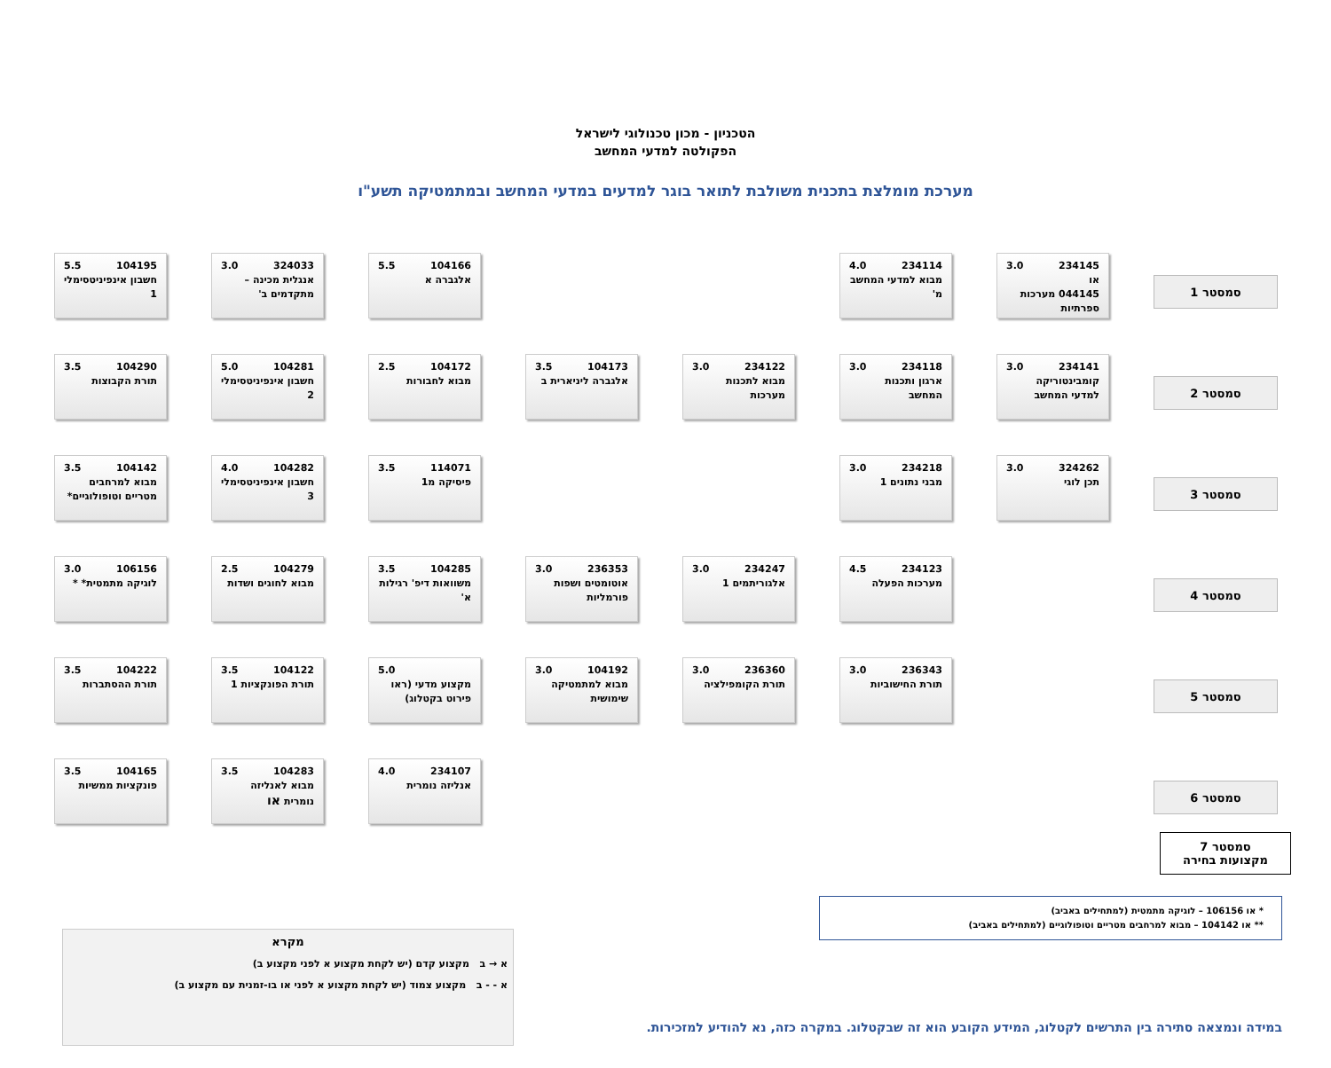הטכניון - מכון טכנולוגי לישראל
הפקולטה למדעי המחשב
מערכת מומלצת בתכנית משולבת לתואר בוגר למדעים במדעי המחשב ובמתמטיקה תשע"ו
סמסטר 1
234145 3.0
או
044145 מערכות ספרתיות
234114 4.0
מבוא למדעי המחשב מ'
104166 5.5
אלגברה א
324033 3.0
אנגלית מכינה – מתקדמים ב'
104195 5.5
חשבון אינפיניטסימלי 1
סמסטר 2
234141 3.0
קומבינטוריקה למדעי המחשב
234118 3.0
ארגון ותכנות המחשב
234122 3.0
מבוא לתכנות מערכות
104173 3.5
אלגברה ליניארית ב
104172 2.5
מבוא לחבורות
104281 5.0
חשבון אינפיניטסימלי 2
104290 3.5
תורת הקבוצות
סמסטר 3
324262 3.0
תכן לוגי
234218 3.0
מבני נתונים 1
114071 3.5
פיסיקה מ1
104282 4.0
חשבון אינפיניטסימלי 3
104142 3.5
מבוא למרחבים מטריים וטופולוגיים*
סמסטר 4
234123 4.5
מערכות הפעלה
234247 3.0
אלגוריתמים 1
236353 3.0
אוטומטים ושפות פורמליות
104285 3.5
משוואות דיפ' רגילות א'
104279 2.5
מבוא לחוגים ושדות
106156 3.0
לוגיקה מתמטית* *
סמסטר 5
236343 3.0
תורת החישוביות
236360 3.0
תורת הקומפילציה
104192 3.0
מבוא למתמטיקה שימושית
5.0
מקצוע מדעי (ראו פירוט בקטלוג)
104122 3.5
תורת הפונקציות 1
104222 3.5
תורת ההסתברות
סמסטר 6
234107 4.0
אנליזה נומרית
104283 3.5
מבוא לאנליזה נומרית או
104165 3.5
פונקציות ממשיות
סמסטר 7
מקצועות בחירה
* או 106156 – לוגיקה מתמטית (למתחילים באביב)
** או 104142 – מבוא למרחבים מטריים וטופולוגיים (למתחילים באביב)
מקרא
א → ב מקצוע קדם (יש לקחת מקצוע א לפני מקצוע ב)
א - - ב מקצוע צמוד (יש לקחת מקצוע א לפני או בו-זמנית עם מקצוע ב)
במידה ונמצאה סתירה בין התרשים לקטלוג, המידע הקובע הוא זה שבקטלוג. במקרה כזה, נא להודיע למזכירות.